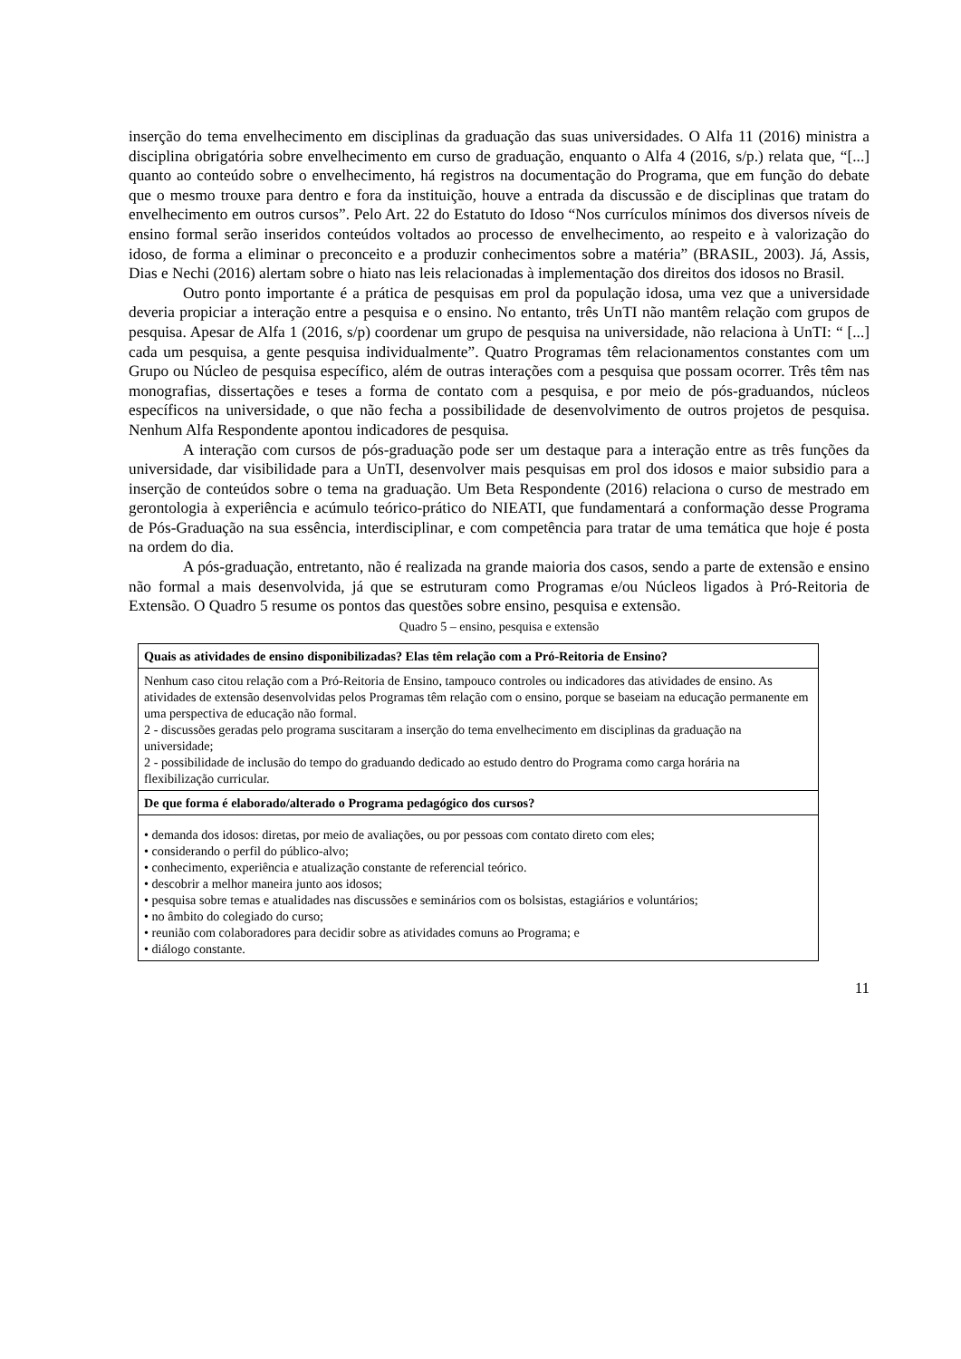inserção do tema envelhecimento em disciplinas da graduação das suas universidades. O Alfa 11 (2016) ministra a disciplina obrigatória sobre envelhecimento em curso de graduação, enquanto o Alfa 4 (2016, s/p.) relata que, “[...] quanto ao conteúdo sobre o envelhecimento, há registros na documentação do Programa, que em função do debate que o mesmo trouxe para dentro e fora da instituição, houve a entrada da discussão e de disciplinas que tratam do envelhecimento em outros cursos”. Pelo Art. 22 do Estatuto do Idoso “Nos currículos mínimos dos diversos níveis de ensino formal serão inseridos conteúdos voltados ao processo de envelhecimento, ao respeito e à valorização do idoso, de forma a eliminar o preconceito e a produzir conhecimentos sobre a matéria” (BRASIL, 2003). Já, Assis, Dias e Nechi (2016) alertam sobre o hiato nas leis relacionadas à implementação dos direitos dos idosos no Brasil.
Outro ponto importante é a prática de pesquisas em prol da população idosa, uma vez que a universidade deveria propiciar a interação entre a pesquisa e o ensino. No entanto, três UnTI não mantêm relação com grupos de pesquisa. Apesar de Alfa 1 (2016, s/p) coordenar um grupo de pesquisa na universidade, não relaciona à UnTI: “ [...] cada um pesquisa, a gente pesquisa individualmente”. Quatro Programas têm relacionamentos constantes com um Grupo ou Núcleo de pesquisa específico, além de outras interações com a pesquisa que possam ocorrer. Três têm nas monografias, dissertações e teses a forma de contato com a pesquisa, e por meio de pós-graduandos, núcleos específicos na universidade, o que não fecha a possibilidade de desenvolvimento de outros projetos de pesquisa. Nenhum Alfa Respondente apontou indicadores de pesquisa.
A interação com cursos de pós-graduação pode ser um destaque para a interação entre as três funções da universidade, dar visibilidade para a UnTI, desenvolver mais pesquisas em prol dos idosos e maior subsidio para a inserção de conteúdos sobre o tema na graduação. Um Beta Respondente (2016) relaciona o curso de mestrado em gerontologia à experiência e acúmulo teórico-prático do NIEATI, que fundamentará a conformação desse Programa de Pós-Graduação na sua essência, interdisciplinar, e com competência para tratar de uma temática que hoje é posta na ordem do dia.
A pós-graduação, entretanto, não é realizada na grande maioria dos casos, sendo a parte de extensão e ensino não formal a mais desenvolvida, já que se estruturam como Programas e/ou Núcleos ligados à Pró-Reitoria de Extensão. O Quadro 5 resume os pontos das questões sobre ensino, pesquisa e extensão.
Quadro 5 – ensino, pesquisa e extensão
| Quais as atividades de ensino disponibilizadas? Elas têm relação com a Pró-Reitoria de Ensino? |
| Nenhum caso citou relação com a Pró-Reitoria de Ensino, tampouco controles ou indicadores das atividades de ensino. As atividades de extensão desenvolvidas pelos Programas têm relação com o ensino, porque se baseiam na educação permanente em uma perspectiva de educação não formal. 2 - discussões geradas pelo programa suscitaram a inserção do tema envelhecimento em disciplinas da graduação na universidade; 2 - possibilidade de inclusão do tempo do graduando dedicado ao estudo dentro do Programa como carga horária na flexibilização curricular. |
| De que forma é elaborado/alterado o Programa pedagógico dos cursos? |
| • demanda dos idosos: diretas, por meio de avaliações, ou por pessoas com contato direto com eles; • considerando o perfil do público-alvo; • conhecimento, experiência e atualização constante de referencial teórico. • descobrir a melhor maneira junto aos idosos; • pesquisa sobre temas e atualidades nas discussões e seminários com os bolsistas, estagiários e voluntários; • no âmbito do colegiado do curso; • reunião com colaboradores para decidir sobre as atividades comuns ao Programa; e • diálogo constante. |
11